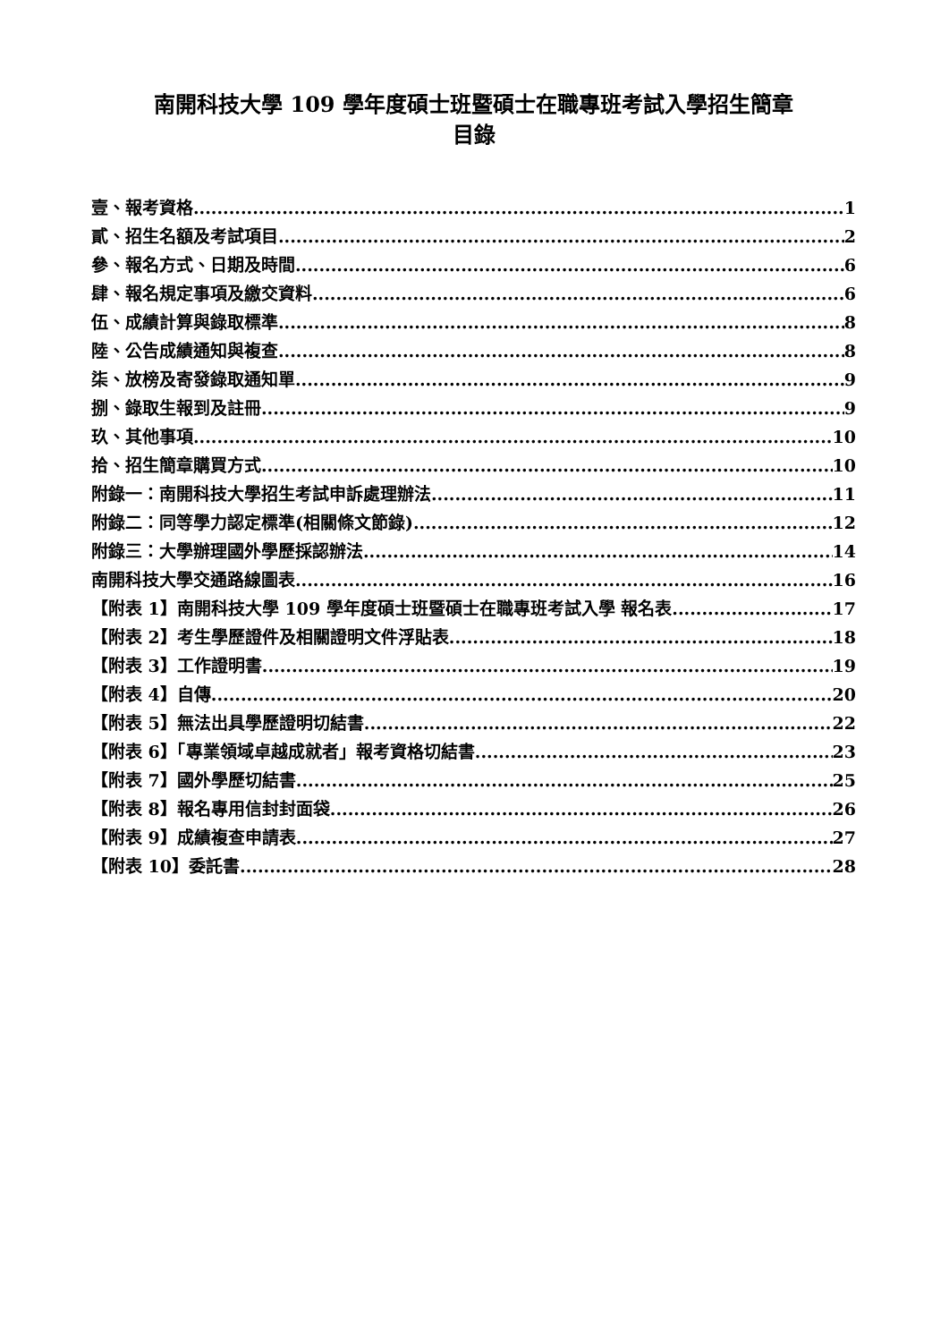南開科技大學 109 學年度碩士班暨碩士在職專班考試入學招生簡章
目錄
壹、報考資格 1
貳、招生名額及考試項目 2
參、報名方式、日期及時間 6
肆、報名規定事項及繳交資料 6
伍、成績計算與錄取標準 8
陸、公告成績通知與複查 8
柒、放榜及寄發錄取通知單 9
捌、錄取生報到及註冊 9
玖、其他事項 10
拾、招生簡章購買方式 10
附錄一：南開科技大學招生考試申訴處理辦法 11
附錄二：同等學力認定標準(相關條文節錄) 12
附錄三：大學辦理國外學歷採認辦法 14
南開科技大學交通路線圖表 16
【附表 1】南開科技大學 109 學年度碩士班暨碩士在職專班考試入學 報名表 17
【附表 2】考生學歷證件及相關證明文件浮貼表 18
【附表 3】工作證明書 19
【附表 4】自傳 20
【附表 5】無法出具學歷證明切結書 22
【附表 6】「專業領域卓越成就者」報考資格切結書 23
【附表 7】國外學歷切結書 25
【附表 8】報名專用信封封面袋 26
【附表 9】成績複查申請表 27
【附表 10】委託書 28